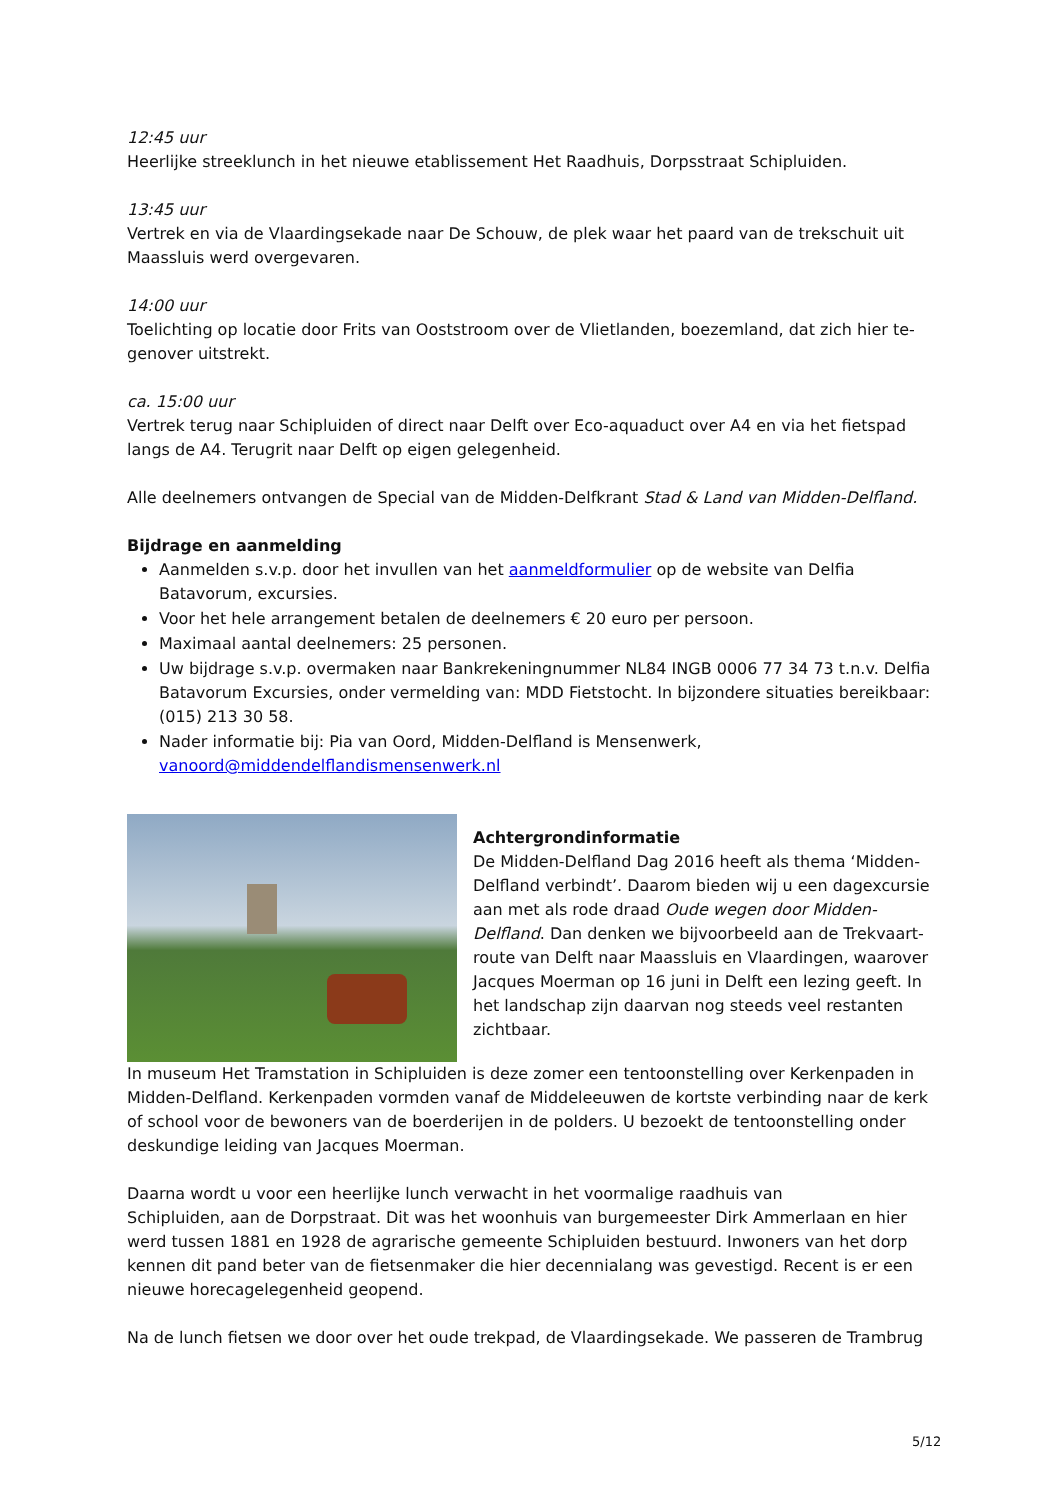12:45 uur
Heerlijke streeklunch in het nieuwe etablissement Het Raadhuis, Dorpsstraat Schipluiden.
13:45 uur
Vertrek en via de Vlaardingsekade naar De Schouw, de plek waar het paard van de trekschuit uit Maassluis werd overgevaren.
14:00 uur
Toelichting op locatie door Frits van Ooststroom over de Vlietlanden, boezemland, dat zich hier te-genover uitstrekt.
ca. 15:00 uur
Vertrek terug naar Schipluiden of direct naar Delft over Eco-aquaduct over A4 en via het fietspad langs de A4. Terugrit naar Delft op eigen gelegenheid.
Alle deelnemers ontvangen de Special van de Midden-Delfkrant Stad & Land van Midden-Delfland.
Bijdrage en aanmelding
Aanmelden s.v.p. door het invullen van het aanmeldformulier op de website van Delfia Batavorum, excursies.
Voor het hele arrangement betalen de deelnemers € 20 euro per persoon.
Maximaal aantal deelnemers: 25 personen.
Uw bijdrage s.v.p. overmaken naar Bankrekeningnummer NL84 INGB 0006 77 34 73 t.n.v. Delfia Batavorum Excursies, onder vermelding van: MDD Fietstocht. In bijzondere situaties bereikbaar: (015) 213 30 58.
Nader informatie bij: Pia van Oord, Midden-Delfland is Mensenwerk, vanoord@middendelflandismensenwerk.nl
Achtergrondinformatie
De Midden-Delfland Dag 2016 heeft als thema ‘Midden-Delfland verbindt’. Daarom bieden wij u een dagexcursie aan met als rode draad Oude wegen door Midden-Delfland. Dan denken we bijvoorbeeld aan de Trekvaart-route van Delft naar Maassluis en Vlaardingen, waarover Jacques Moerman op 16 juni in Delft een lezing geeft. In het landschap zijn daarvan nog steeds veel restanten zichtbaar.
In museum Het Tramstation in Schipluiden is deze zomer een tentoonstelling over Kerkenpaden in Midden-Delfland. Kerkenpaden vormden vanaf de Middeleeuwen de kortste verbinding naar de kerk of school voor de bewoners van de boerderijen in de polders. U bezoekt de tentoonstelling onder deskundige leiding van Jacques Moerman.
Daarna wordt u voor een heerlijke lunch verwacht in het voormalige raadhuis van
Schipluiden, aan de Dorpstraat. Dit was het woonhuis van burgemeester Dirk Ammerlaan en hier werd tussen 1881 en 1928 de agrarische gemeente Schipluiden bestuurd. Inwoners van het dorp kennen dit pand beter van de fietsenmaker die hier decennialang was gevestigd. Recent is er een nieuwe horecagelegenheid geopend.
Na de lunch fietsen we door over het oude trekpad, de Vlaardingsekade. We passeren de Trambrug
5/12